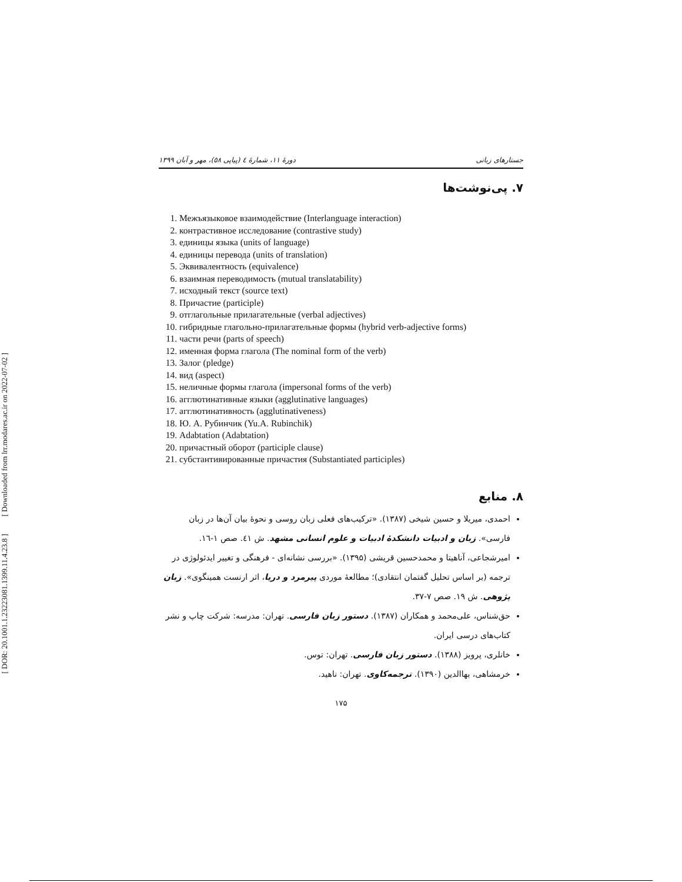[ Downloaded from lrr.modares.ac.ir on 2022-07-02 ]
[ DOR: 20.1001.1.23223081.1399.11.4.23.8 ]
جستارهای زبانی دورهٔ ۱۱، شمارهٔ ٤ (پیاپی ٥٨)، مهر و آبان ۱۳۹۹
۷. پی‌نوشت‌ها
1. Межъязыковое взаимодействие (Interlanguage interaction)
2. контрастивное исследование (contrastive study)
3. единицы языка (units of language)
4. единицы перевода (units of translation)
5. Эквивалентность (equivalence)
6. взаимная переводимость (mutual translatability)
7. исходный текст (source text)
8. Причастие (participle)
9. отглагольные прилагательные (verbal adjectives)
10. гибридные глагольно-прилагательные формы (hybrid verb-adjective forms)
11. части речи (parts of speech)
12. именная форма глагола (The nominal form of the verb)
13. Залог (pledge)
14. вид (aspect)
15. неличные формы глагола (impersonal forms of the verb)
16. агглютинативные языки (agglutinative languages)
17. агглютинативность (agglutinativeness)
18. Ю. А. Рубинчик (Yu.A. Rubinchik)
19. Adabtation (Adabtation)
20. причастный оборот (participle clause)
21. субстантивированные причастия (Substantiated participles)
۸. منابع
احمدی، میریلا و حسین شیخی (۱۳۸۷). «ترکیب‌های فعلی زبان روسی و نحوهٔ بیان آن‌ها در زبان فارسی». زبان و ادبیات دانشکدهٔ ادبیات و علوم انسانی مشهد. ش ٤۱. صص ۱-۱٦.
امیرشجاعی، آناهیتا و محمدحسین قریشی (۱۳۹۵). «بررسی نشانه‌ای - فرهنگی و تغییر ایدئولوژی در ترجمه (بر اساس تحلیل گفتمان انتقادی)؛ مطالعهٔ موردی پیرمرد و دریا، اثر ارنست همینگوی». زبان پژوهی. ش ۱۹. صص ۷-۳۷.
حق‌شناس، علی‌محمد و همکاران (۱۳۸۷). دستور زبان فارسی. تهران: مدرسه: شرکت چاپ و نشر کتاب‌های درسی ایران.
خانلری، پرویز (۱۳۸۸). دستور زبان فارسی. تهران: توس.
خرمشاهی، بهاالدین (۱۳۹۰). ترجمه‌کاوی. تهران: ناهید.
۱۷۵